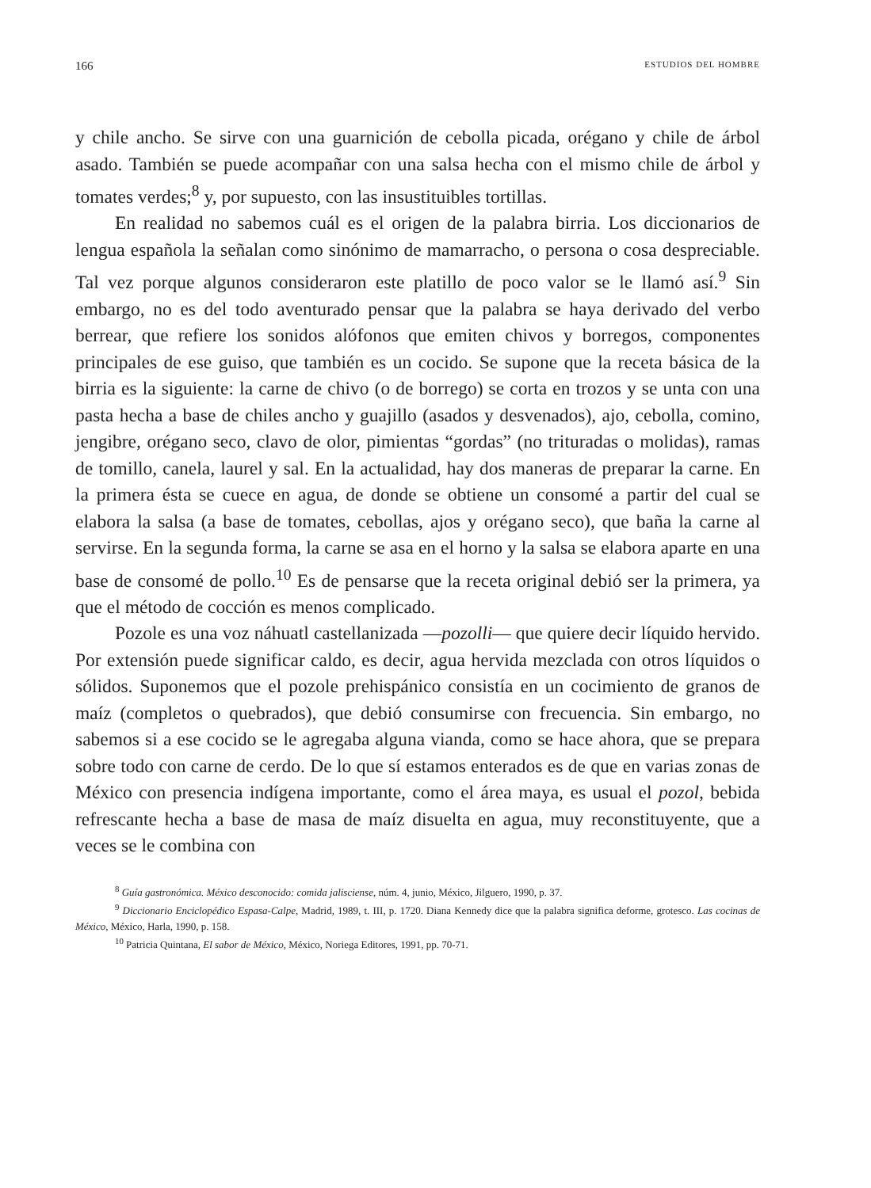166 ESTUDIOS DEL HOMBRE
y chile ancho. Se sirve con una guarnición de cebolla picada, orégano y chile de árbol asado. También se puede acompañar con una salsa hecha con el mismo chile de árbol y tomates verdes;<sup>8</sup> y, por supuesto, con las insustituibles tortillas.
En realidad no sabemos cuál es el origen de la palabra birria. Los diccionarios de lengua española la señalan como sinónimo de mamarracho, o persona o cosa despreciable. Tal vez porque algunos consideraron este platillo de poco valor se le llamó así.<sup>9</sup> Sin embargo, no es del todo aventurado pensar que la palabra se haya derivado del verbo berrear, que refiere los sonidos alófonos que emiten chivos y borregos, componentes principales de ese guiso, que también es un cocido. Se supone que la receta básica de la birria es la siguiente: la carne de chivo (o de borrego) se corta en trozos y se unta con una pasta hecha a base de chiles ancho y guajillo (asados y desvenados), ajo, cebolla, comino, jengibre, orégano seco, clavo de olor, pimientas “gordas” (no trituradas o molidas), ramas de tomillo, canela, laurel y sal. En la actualidad, hay dos maneras de preparar la carne. En la primera ésta se cuece en agua, de donde se obtiene un consomé a partir del cual se elabora la salsa (a base de tomates, cebollas, ajos y orégano seco), que baña la carne al servirse. En la segunda forma, la carne se asa en el horno y la salsa se elabora aparte en una base de consomé de pollo.<sup>10</sup> Es de pensarse que la receta original debió ser la primera, ya que el método de cocción es menos complicado.
Pozole es una voz náhuatl castellanizada —pozolli— que quiere decir líquido hervido. Por extensión puede significar caldo, es decir, agua hervida mezclada con otros líquidos o sólidos. Suponemos que el pozole prehispánico consistía en un cocimiento de granos de maíz (completos o quebrados), que debió consumirse con frecuencia. Sin embargo, no sabemos si a ese cocido se le agregaba alguna vianda, como se hace ahora, que se prepara sobre todo con carne de cerdo. De lo que sí estamos enterados es de que en varias zonas de México con presencia indígena importante, como el área maya, es usual el pozol, bebida refrescante hecha a base de masa de maíz disuelta en agua, muy reconstituyente, que a veces se le combina con
<sup>8</sup> Guía gastronómica. México desconocido: comida jalisciense, núm. 4, junio, México, Jilguero, 1990, p. 37.
<sup>9</sup> Diccionario Enciclopédico Espasa-Calpe, Madrid, 1989, t. III, p. 1720. Diana Kennedy dice que la palabra significa deforme, grotesco. Las cocinas de México, México, Harla, 1990, p. 158.
<sup>10</sup> Patricia Quintana, El sabor de México, México, Noriega Editores, 1991, pp. 70-71.